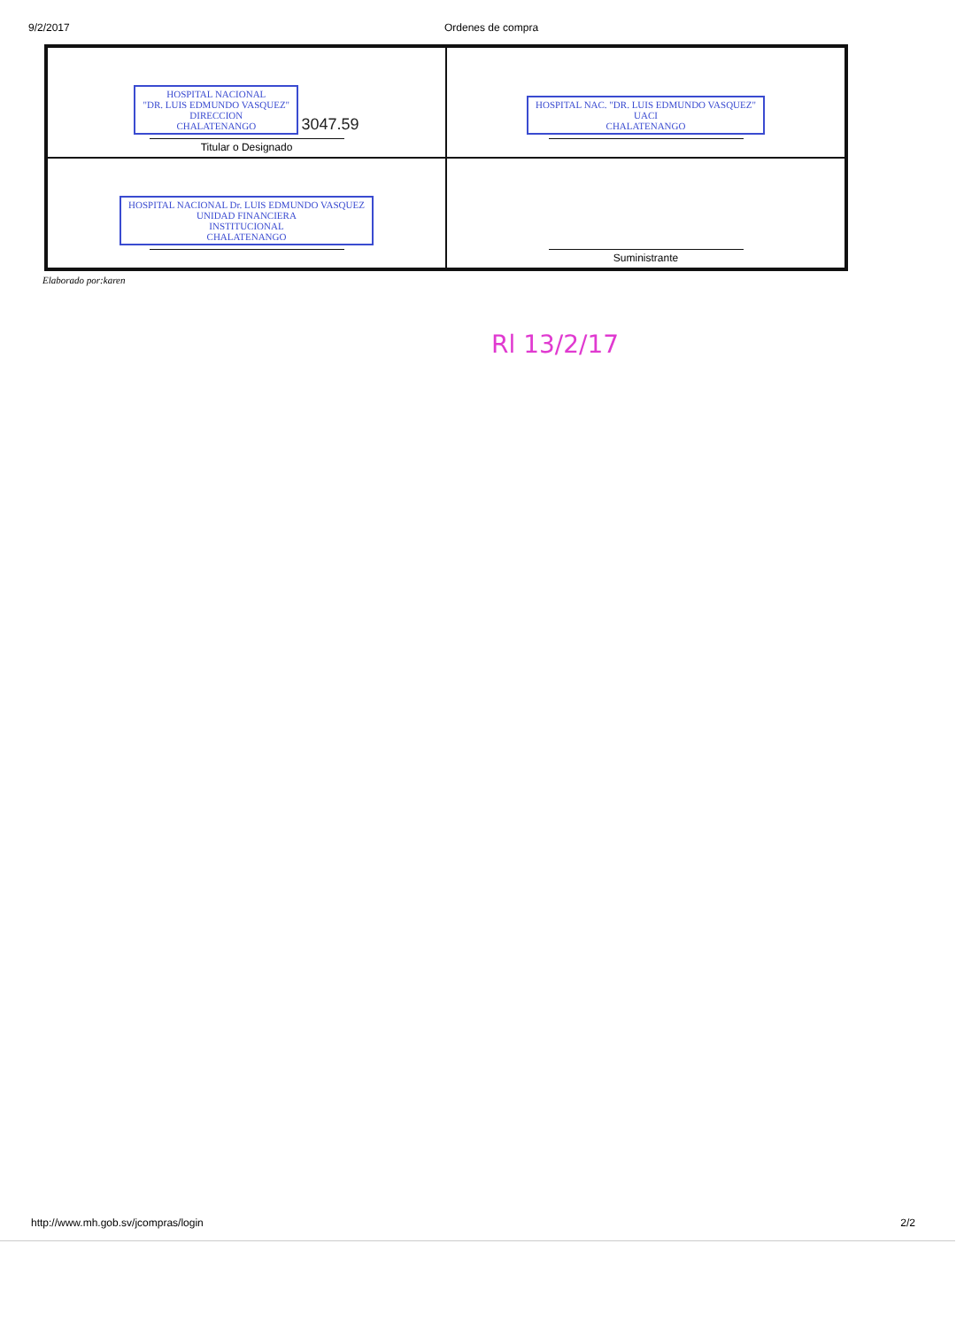9/2/2017 Ordenes de compra
| HOSPITAL NACIONAL "DR. LUIS EDMUNDO VASQUEZ" DIRECCION CHALATENANGO 3047.59 Titular o Designado | HOSPITAL NAC. "DR. LUIS EDMUNDO VASQUEZ" UACI CHALATENANGO |
| HOSPITAL NACIONAL Dr. LUIS EDMUNDO VASQUEZ UNIDAD FINANCIERA INSTITUCIONAL CHALATENANGO | Suministrante |
Elaborado por:karen
Rl 13/2/17
http://www.mh.gob.sv/jcompras/login 2/2